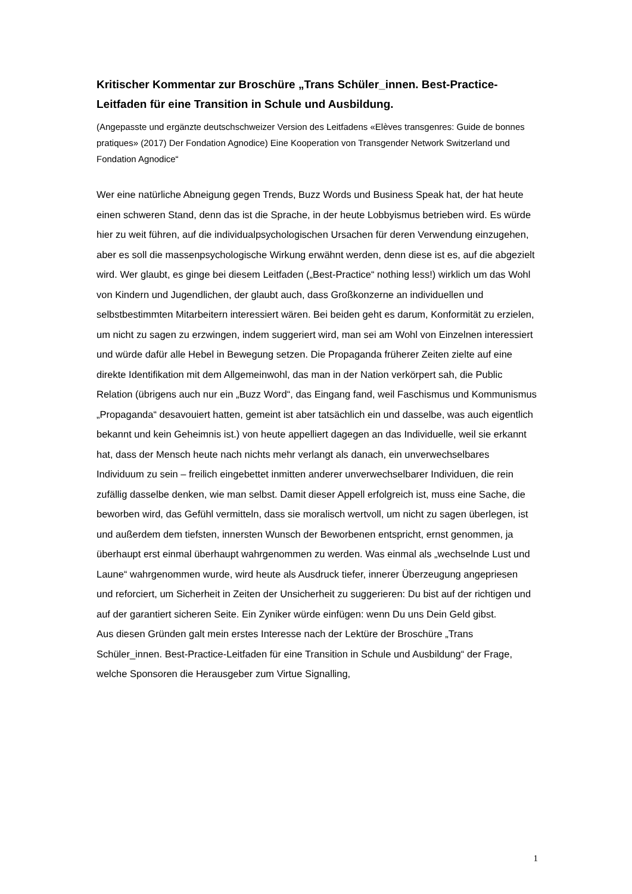Kritischer Kommentar zur Broschüre „Trans Schüler_innen. Best-Practice-Leitfaden für eine Transition in Schule und Ausbildung.
(Angepasste und ergänzte deutschschweizer Version des Leitfadens «Elèves transgenres: Guide de bonnes pratiques» (2017) Der Fondation Agnodice) Eine Kooperation von Transgender Network Switzerland und Fondation Agnodice“
Wer eine natürliche Abneigung gegen Trends, Buzz Words und Business Speak hat, der hat heute einen schweren Stand, denn das ist die Sprache, in der heute Lobbyismus betrieben wird. Es würde hier zu weit führen, auf die individualpsychologischen Ursachen für deren Verwendung einzugehen, aber es soll die massenpsychologische Wirkung erwähnt werden, denn diese ist es, auf die abgezielt wird. Wer glaubt, es ginge bei diesem Leitfaden („Best-Practice“ nothing less!) wirklich um das Wohl von Kindern und Jugendlichen, der glaubt auch, dass Großkonzerne an individuellen und selbstbestimmten Mitarbeitern interessiert wären. Bei beiden geht es darum, Konformität zu erzielen, um nicht zu sagen zu erzwingen, indem suggeriert wird, man sei am Wohl von Einzelnen interessiert und würde dafür alle Hebel in Bewegung setzen. Die Propaganda früherer Zeiten zielte auf eine direkte Identifikation mit dem Allgemeinwohl, das man in der Nation verkörpert sah, die Public Relation (übrigens auch nur ein „Buzz Word“, das Eingang fand, weil Faschismus und Kommunismus „Propaganda“ desavouiert hatten, gemeint ist aber tatsächlich ein und dasselbe, was auch eigentlich bekannt und kein Geheimnis ist.) von heute appelliert dagegen an das Individuelle, weil sie erkannt hat, dass der Mensch heute nach nichts mehr verlangt als danach, ein unverwechselbares Individuum zu sein – freilich eingebettet inmitten anderer unverwechselbarer Individuen, die rein zufällig dasselbe denken, wie man selbst. Damit dieser Appell erfolgreich ist, muss eine Sache, die beworben wird, das Gefühl vermitteln, dass sie moralisch wertvoll, um nicht zu sagen überlegen, ist und außerdem dem tiefsten, innersten Wunsch der Beworbenen entspricht, ernst genommen, ja überhaupt erst einmal überhaupt wahrgenommen zu werden. Was einmal als „wechselnde Lust und Laune“ wahrgenommen wurde, wird heute als Ausdruck tiefer, innerer Überzeugung angepriesen und reforciert, um Sicherheit in Zeiten der Unsicherheit zu suggerieren: Du bist auf der richtigen und auf der garantiert sicheren Seite. Ein Zyniker würde einfügen: wenn Du uns Dein Geld gibst.
Aus diesen Gründen galt mein erstes Interesse nach der Lektüre der Broschüre „Trans Schüler_innen. Best-Practice-Leitfaden für eine Transition in Schule und Ausbildung“ der Frage, welche Sponsoren die Herausgeber zum Virtue Signalling,
1